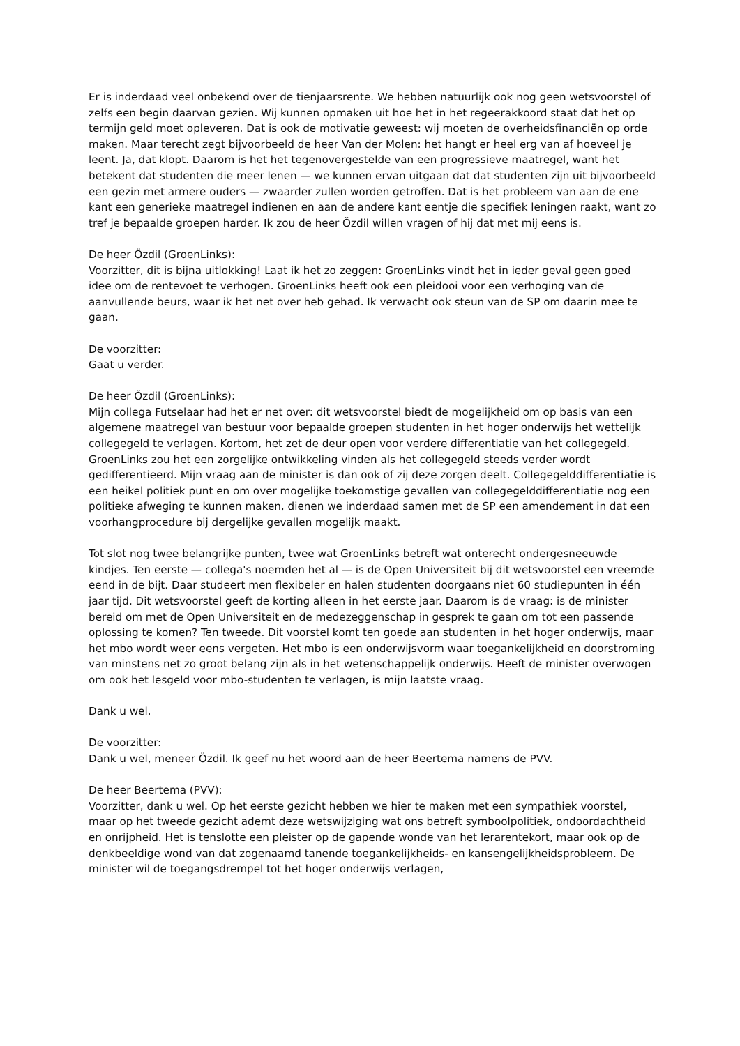Er is inderdaad veel onbekend over de tienjaarsrente. We hebben natuurlijk ook nog geen wetsvoorstel of zelfs een begin daarvan gezien. Wij kunnen opmaken uit hoe het in het regeerakkoord staat dat het op termijn geld moet opleveren. Dat is ook de motivatie geweest: wij moeten de overheidsfinanciën op orde maken. Maar terecht zegt bijvoorbeeld de heer Van der Molen: het hangt er heel erg van af hoeveel je leent. Ja, dat klopt. Daarom is het het tegenovergestelde van een progressieve maatregel, want het betekent dat studenten die meer lenen — we kunnen ervan uitgaan dat dat studenten zijn uit bijvoorbeeld een gezin met armere ouders — zwaarder zullen worden getroffen. Dat is het probleem van aan de ene kant een generieke maatregel indienen en aan de andere kant eentje die specifiek leningen raakt, want zo tref je bepaalde groepen harder. Ik zou de heer Özdil willen vragen of hij dat met mij eens is.
De heer Özdil (GroenLinks):
Voorzitter, dit is bijna uitlokking! Laat ik het zo zeggen: GroenLinks vindt het in ieder geval geen goed idee om de rentevoet te verhogen. GroenLinks heeft ook een pleidooi voor een verhoging van de aanvullende beurs, waar ik het net over heb gehad. Ik verwacht ook steun van de SP om daarin mee te gaan.
De voorzitter:
Gaat u verder.
De heer Özdil (GroenLinks):
Mijn collega Futselaar had het er net over: dit wetsvoorstel biedt de mogelijkheid om op basis van een algemene maatregel van bestuur voor bepaalde groepen studenten in het hoger onderwijs het wettelijk collegegeld te verlagen. Kortom, het zet de deur open voor verdere differentiatie van het collegegeld. GroenLinks zou het een zorgelijke ontwikkeling vinden als het collegegeld steeds verder wordt gedifferentieerd. Mijn vraag aan de minister is dan ook of zij deze zorgen deelt. Collegegelddifferentiatie is een heikel politiek punt en om over mogelijke toekomstige gevallen van collegegelddifferentiatie nog een politieke afweging te kunnen maken, dienen we inderdaad samen met de SP een amendement in dat een voorhangprocedure bij dergelijke gevallen mogelijk maakt.
Tot slot nog twee belangrijke punten, twee wat GroenLinks betreft wat onterecht ondergesneeuwde kindjes. Ten eerste — collega's noemden het al — is de Open Universiteit bij dit wetsvoorstel een vreemde eend in de bijt. Daar studeert men flexibeler en halen studenten doorgaans niet 60 studiepunten in één jaar tijd. Dit wetsvoorstel geeft de korting alleen in het eerste jaar. Daarom is de vraag: is de minister bereid om met de Open Universiteit en de medezeggenschap in gesprek te gaan om tot een passende oplossing te komen? Ten tweede. Dit voorstel komt ten goede aan studenten in het hoger onderwijs, maar het mbo wordt weer eens vergeten. Het mbo is een onderwijsvorm waar toegankelijkheid en doorstroming van minstens net zo groot belang zijn als in het wetenschappelijk onderwijs. Heeft de minister overwogen om ook het lesgeld voor mbo-studenten te verlagen, is mijn laatste vraag.
Dank u wel.
De voorzitter:
Dank u wel, meneer Özdil. Ik geef nu het woord aan de heer Beertema namens de PVV.
De heer Beertema (PVV):
Voorzitter, dank u wel. Op het eerste gezicht hebben we hier te maken met een sympathiek voorstel, maar op het tweede gezicht ademt deze wetswijziging wat ons betreft symboolpolitiek, ondoordachtheid en onrijpheid. Het is tenslotte een pleister op de gapende wonde van het lerarentekort, maar ook op de denkbeeldige wond van dat zogenaamd tanende toegankelijkheids- en kansengelijkheidsprobleem. De minister wil de toegangsdrempel tot het hoger onderwijs verlagen,